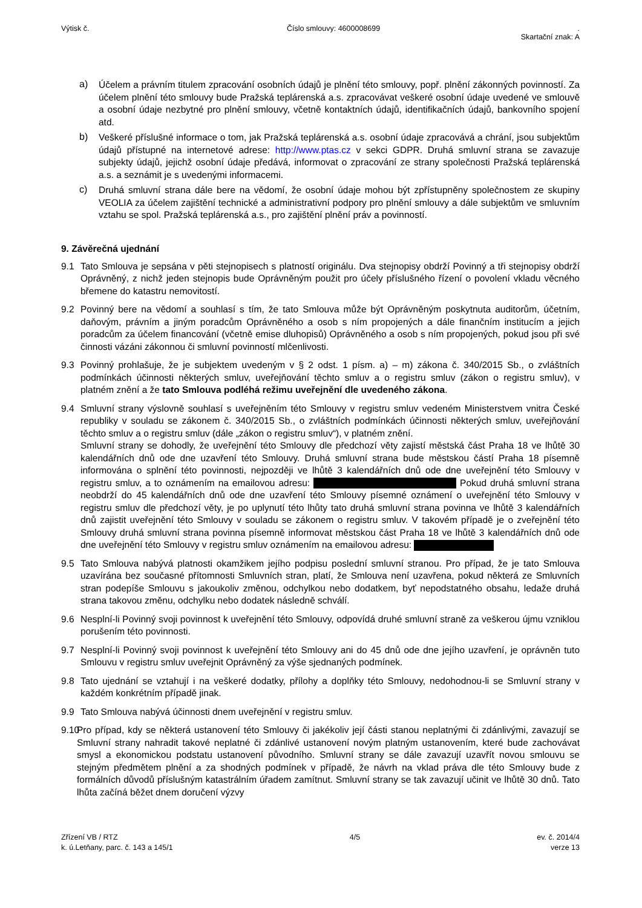Výtisk č. Číslo smlouvy: 4600008699.
Skartační znak: A
a)
Účelem a právním titulem zpracování osobních údajů je plnění této smlouvy, popř. plnění zákonných povinností. Za účelem plnění této smlouvy bude Pražská teplárenská a.s. zpracovávat veškeré osobní údaje uvedené ve smlouvě a osobní údaje nezbytné pro plnění smlouvy, včetně kontaktních údajů, identifikačních údajů, bankovního spojení atd.
b)
Veškeré příslušné informace o tom, jak Pražská teplárenská a.s. osobní údaje zpracovává a chrání, jsou subjektům údajů přístupné na internetové adrese: http://www.ptas.cz v sekci GDPR. Druhá smluvní strana se zavazuje subjekty údajů, jejichž osobní údaje předává, informovat o zpracování ze strany společnosti Pražská teplárenská a.s. a seznámit je s uvedenými informacemi.
c)
Druhá smluvní strana dále bere na vědomí, že osobní údaje mohou být zpřístupněny společnostem ze skupiny VEOLIA za účelem zajištění technické a administrativní podpory pro plnění smlouvy a dále subjektům ve smluvním vztahu se spol. Pražská teplárenská a.s., pro zajištění plnění práv a povinností.
9. Závěrečná ujednání
9.1 Tato Smlouva je sepsána v pěti stejnopisech s platností originálu. Dva stejnopisy obdrží Povinný a tři stejnopisy obdrží Oprávněný, z nichž jeden stejnopis bude Oprávněným použit pro účely příslušného řízení o povolení vkladu věcného břemene do katastru nemovitostí.
9.2 Povinný bere na vědomí a souhlasí s tím, že tato Smlouva může být Oprávněným poskytnuta auditorům, účetním, daňovým, právním a jiným poradcům Oprávněného a osob s ním propojených a dále finančním institucím a jejich poradcům za účelem financování (včetně emise dluhopisů) Oprávněného a osob s ním propojených, pokud jsou při své činnosti vázáni zákonnou či smluvní povinností mlčenlivosti.
9.3 Povinný prohlašuje, že je subjektem uvedeným v § 2 odst. 1 písm. a) – m) zákona č. 340/2015 Sb., o zvláštních podmínkách účinnosti některých smluv, uveřejňování těchto smluv a o registru smluv (zákon o registru smluv), v platném znění a že tato Smlouva podléhá režimu uveřejnění dle uvedeného zákona.
9.4 Smluvní strany výslovně souhlasí s uveřejněním této Smlouvy v registru smluv vedeném Ministerstvem vnitra České republiky v souladu se zákonem č. 340/2015 Sb., o zvláštních podmínkách účinnosti některých smluv, uveřejňování těchto smluv a o registru smluv (dále „zákon o registru smluv“), v platném znění.
Smluvní strany se dohodly, že uveřejnění této Smlouvy dle předchozí věty zajistí městská část Praha 18 ve lhůtě 30 kalendářních dnů ode dne uzavření této Smlouvy. Druhá smluvní strana bude městskou částí Praha 18 písemně informována o splnění této povinnosti, nejpozději ve lhůtě 3 kalendářních dnů ode dne uveřejnění této Smlouvy v registru smluv, a to oznámením na emailovou adresu: Pokud druhá smluvní strana neobdrží do 45 kalendářních dnů ode dne uzavření této Smlouvy písemné oznámení o uveřejnění této Smlouvy v registru smluv dle předchozí věty, je po uplynutí této lhůty tato druhá smluvní strana povinna ve lhůtě 3 kalendářních dnů zajistit uveřejnění této Smlouvy v souladu se zákonem o registru smluv. V takovém případě je o zveřejnění této Smlouvy druhá smluvní strana povinna písemně informovat městskou část Praha 18 ve lhůtě 3 kalendářních dnů ode dne uveřejnění této Smlouvy v registru smluv oznámením na emailovou adresu:
9.5 Tato Smlouva nabývá platnosti okamžikem jejího podpisu poslední smluvní stranou. Pro případ, že je tato Smlouva uzavírána bez současné přítomnosti Smluvních stran, platí, že Smlouva není uzavřena, pokud některá ze Smluvních stran podepíše Smlouvu s jakoukoliv změnou, odchylkou nebo dodatkem, byť nepodstatného obsahu, ledaže druhá strana takovou změnu, odchylku nebo dodatek následně schválí.
9.6 Nesplní-li Povinný svoji povinnost k uveřejnění této Smlouvy, odpovídá druhé smluvní straně za veškerou újmu vzniklou porušením této povinnosti.
9.7 Nesplní-li Povinný svoji povinnost k uveřejnění této Smlouvy ani do 45 dnů ode dne jejího uzavření, je oprávněn tuto Smlouvu v registru smluv uveřejnit Oprávněný za výše sjednaných podmínek.
9.8 Tato ujednání se vztahují i na veškeré dodatky, přílohy a doplňky této Smlouvy, nedohodnou-li se Smluvní strany v každém konkrétním případě jinak.
9.9 Tato Smlouva nabývá účinnosti dnem uveřejnění v registru smluv.
9.10
Pro případ, kdy se některá ustanovení této Smlouvy či jakékoliv její části stanou neplatnými či zdánlivými, zavazují se Smluvní strany nahradit takové neplatné či zdánlivé ustanovení novým platným ustanovením, které bude zachovávat smysl a ekonomickou podstatu ustanovení původního. Smluvní strany se dále zavazují uzavřít novou smlouvu se stejným předmětem plnění a za shodných podmínek v případě, že návrh na vklad práva dle této Smlouvy bude z formálních důvodů příslušným katastrálním úřadem zamítnut. Smluvní strany se tak zavazují učinit ve lhůtě 30 dnů. Tato lhůta začíná běžet dnem doručení výzvy
Zřízení VB / RTZ
k. ú.Letňany, parc. č. 143 a 145/1
4/5 ev. č. 2014/4
verze 13